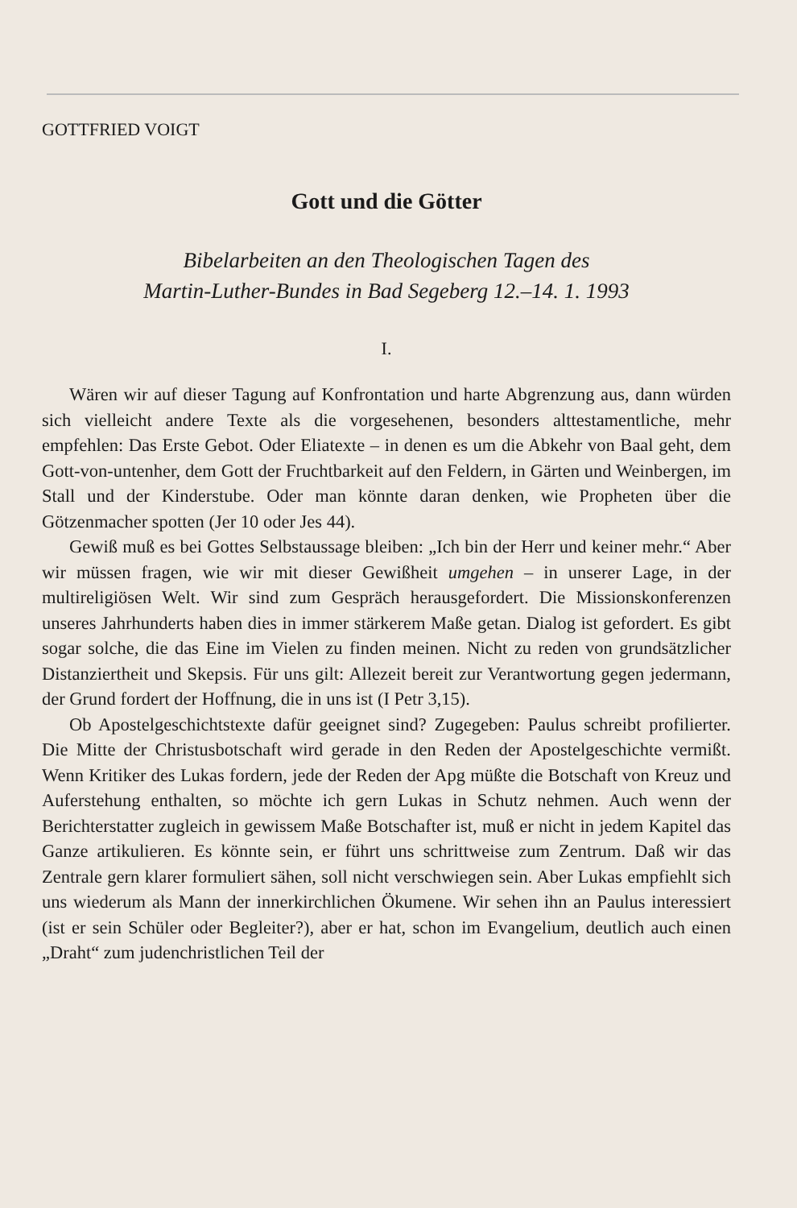GOTTFRIED VOIGT
Gott und die Götter
Bibelarbeiten an den Theologischen Tagen des
Martin-Luther-Bundes in Bad Segeberg 12.–14. 1. 1993
I.
Wären wir auf dieser Tagung auf Konfrontation und harte Abgrenzung aus, dann würden sich vielleicht andere Texte als die vorgesehenen, besonders alttestamentliche, mehr empfehlen: Das Erste Gebot. Oder Eliatexte – in denen es um die Abkehr von Baal geht, dem Gott-von-untenher, dem Gott der Fruchtbarkeit auf den Feldern, in Gärten und Weinbergen, im Stall und der Kinderstube. Oder man könnte daran denken, wie Propheten über die Götzenmacher spotten (Jer 10 oder Jes 44).
Gewiß muß es bei Gottes Selbstaussage bleiben: „Ich bin der Herr und keiner mehr.“ Aber wir müssen fragen, wie wir mit dieser Gewißheit umgehen – in unserer Lage, in der multireligiösen Welt. Wir sind zum Gespräch herausgefordert. Die Missionskonferenzen unseres Jahrhunderts haben dies in immer stärkerem Maße getan. Dialog ist gefordert. Es gibt sogar solche, die das Eine im Vielen zu finden meinen. Nicht zu reden von grundsätzlicher Distanziertheit und Skepsis. Für uns gilt: Allezeit bereit zur Verantwortung gegen jedermann, der Grund fordert der Hoffnung, die in uns ist (I Petr 3,15).
Ob Apostelgeschichtstexte dafür geeignet sind? Zugegeben: Paulus schreibt profilierter. Die Mitte der Christusbotschaft wird gerade in den Reden der Apostelgeschichte vermißt. Wenn Kritiker des Lukas fordern, jede der Reden der Apg müßte die Botschaft von Kreuz und Auferstehung enthalten, so möchte ich gern Lukas in Schutz nehmen. Auch wenn der Berichterstatter zugleich in gewissem Maße Botschafter ist, muß er nicht in jedem Kapitel das Ganze artikulieren. Es könnte sein, er führt uns schrittweise zum Zentrum. Daß wir das Zentrale gern klarer formuliert sähen, soll nicht verschwiegen sein. Aber Lukas empfiehlt sich uns wiederum als Mann der innerkirchlichen Ökumene. Wir sehen ihn an Paulus interessiert (ist er sein Schüler oder Begleiter?), aber er hat, schon im Evangelium, deutlich auch einen „Draht“ zum judenchristlichen Teil der